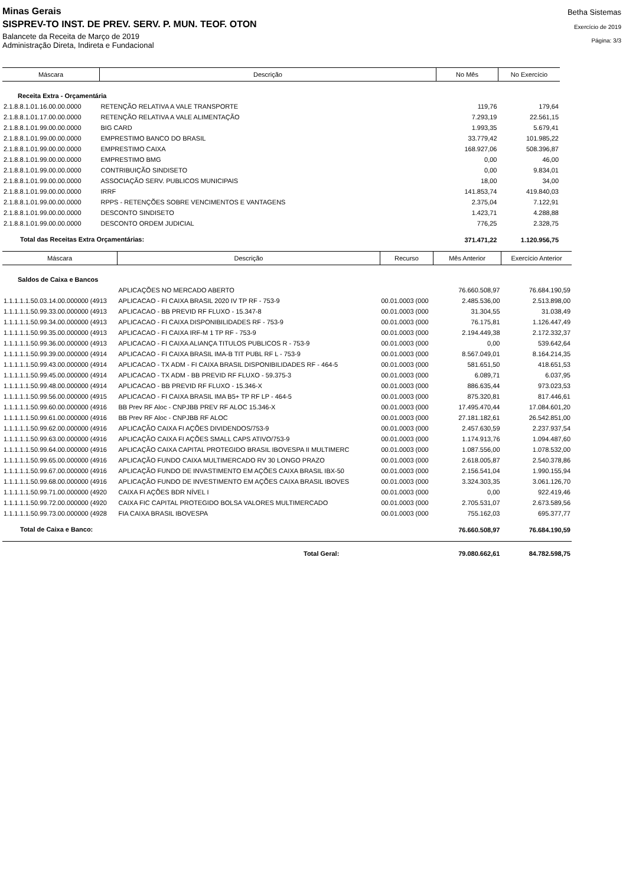Minas Gerais
SISPREV-TO INST. DE PREV. SERV. P. MUN. TEOF. OTON
Balancete da Receita de Março de 2019
Administração Direta, Indireta e Fundacional
Betha Sistemas
Exercício de 2019
Página: 3/3
| Máscara | Descrição | No Mês | No Exercício |
| --- | --- | --- | --- |
| Receita Extra - Orçamentária | | | |
| 2.1.8.8.1.01.16.00.00.0000 | RETENÇÃO RELATIVA A VALE TRANSPORTE | 119,76 | 179,64 |
| 2.1.8.8.1.01.17.00.00.0000 | RETENÇÃO RELATIVA A VALE ALIMENTAÇÃO | 7.293,19 | 22.561,15 |
| 2.1.8.8.1.01.99.00.00.0000 | BIG CARD | 1.993,35 | 5.679,41 |
| 2.1.8.8.1.01.99.00.00.0000 | EMPRESTIMO BANCO DO BRASIL | 33.779,42 | 101.985,22 |
| 2.1.8.8.1.01.99.00.00.0000 | EMPRESTIMO CAIXA | 168.927,06 | 508.396,87 |
| 2.1.8.8.1.01.99.00.00.0000 | EMPRESTIMO BMG | 0,00 | 46,00 |
| 2.1.8.8.1.01.99.00.00.0000 | CONTRIBUIÇÃO SINDISETO | 0,00 | 9.834,01 |
| 2.1.8.8.1.01.99.00.00.0000 | ASSOCIAÇÃO SERV. PUBLICOS MUNICIPAIS | 18,00 | 34,00 |
| 2.1.8.8.1.01.99.00.00.0000 | IRRF | 141.853,74 | 419.840,03 |
| 2.1.8.8.1.01.99.00.00.0000 | RPPS - RETENÇÕES SOBRE VENCIMENTOS E VANTAGENS | 2.375,04 | 7.122,91 |
| 2.1.8.8.1.01.99.00.00.0000 | DESCONTO SINDISETO | 1.423,71 | 4.288,88 |
| 2.1.8.8.1.01.99.00.00.0000 | DESCONTO ORDEM JUDICIAL | 776,25 | 2.328,75 |
| Total das Receitas Extra Orçamentárias: | | 371.471,22 | 1.120.956,75 |
| Máscara | Descrição | Recurso | Mês Anterior | Exercício Anterior |
| --- | --- | --- | --- | --- |
| Saldos de Caixa e Bancos | | | | |
| | APLICAÇÕES NO MERCADO ABERTO | | 76.660.508,97 | 76.684.190,59 |
| 1.1.1.1.1.50.03.14.00.000000 (4913 | APLICACAO - FI CAIXA BRASIL 2020 IV TP RF - 753-9 | 00.01.0003 (000 | 2.485.536,00 | 2.513.898,00 |
| 1.1.1.1.1.50.99.33.00.000000 (4913 | APLICACAO - BB PREVID RF FLUXO - 15.347-8 | 00.01.0003 (000 | 31.304,55 | 31.038,49 |
| 1.1.1.1.1.50.99.34.00.000000 (4913 | APLICACAO - FI CAIXA DISPONIBILIDADES RF - 753-9 | 00.01.0003 (000 | 76.175,81 | 1.126.447,49 |
| 1.1.1.1.1.50.99.35.00.000000 (4913 | APLICACAO - FI CAIXA IRF-M 1 TP RF - 753-9 | 00.01.0003 (000 | 2.194.449,38 | 2.172.332,37 |
| 1.1.1.1.1.50.99.36.00.000000 (4913 | APLICACAO - FI CAIXA ALIANÇA TITULOS PUBLICOS R - 753-9 | 00.01.0003 (000 | 0,00 | 539.642,64 |
| 1.1.1.1.1.50.99.39.00.000000 (4914 | APLICACAO - FI CAIXA BRASIL IMA-B TIT PUBL RF L - 753-9 | 00.01.0003 (000 | 8.567.049,01 | 8.164.214,35 |
| 1.1.1.1.1.50.99.43.00.000000 (4914 | APLICACAO - TX ADM - FI CAIXA BRASIL DISPONIBILIDADES RF - 464-5 | 00.01.0003 (000 | 581.651,50 | 418.651,53 |
| 1.1.1.1.1.50.99.45.00.000000 (4914 | APLICACAO - TX ADM - BB PREVID RF FLUXO - 59.375-3 | 00.01.0003 (000 | 6.089,71 | 6.037,95 |
| 1.1.1.1.1.50.99.48.00.000000 (4914 | APLICACAO - BB PREVID RF FLUXO - 15.346-X | 00.01.0003 (000 | 886.635,44 | 973.023,53 |
| 1.1.1.1.1.50.99.56.00.000000 (4915 | APLICACAO - FI CAIXA BRASIL IMA B5+ TP RF LP - 464-5 | 00.01.0003 (000 | 875.320,81 | 817.446,61 |
| 1.1.1.1.1.50.99.60.00.000000 (4916 | BB Prev RF Aloc - CNPJBB PREV RF ALOC 15.346-X | 00.01.0003 (000 | 17.495.470,44 | 17.084.601,20 |
| 1.1.1.1.1.50.99.61.00.000000 (4916 | BB Prev RF Aloc - CNPJBB RF ALOC | 00.01.0003 (000 | 27.181.182,61 | 26.542.851,00 |
| 1.1.1.1.1.50.99.62.00.000000 (4916 | APLICAÇÃO CAIXA FI AÇÕES DIVIDENDOS/753-9 | 00.01.0003 (000 | 2.457.630,59 | 2.237.937,54 |
| 1.1.1.1.1.50.99.63.00.000000 (4916 | APLICAÇÃO CAIXA FI AÇÕES SMALL CAPS ATIVO/753-9 | 00.01.0003 (000 | 1.174.913,76 | 1.094.487,60 |
| 1.1.1.1.1.50.99.64.00.000000 (4916 | APLICAÇÃO CAIXA CAPITAL PROTEGIDO BRASIL IBOVESPA II MULTIMERC | 00.01.0003 (000 | 1.087.556,00 | 1.078.532,00 |
| 1.1.1.1.1.50.99.65.00.000000 (4916 | APLICAÇÃO FUNDO CAIXA MULTIMERCADO RV 30 LONGO PRAZO | 00.01.0003 (000 | 2.618.005,87 | 2.540.378,86 |
| 1.1.1.1.1.50.99.67.00.000000 (4916 | APLICAÇÃO FUNDO DE INVASTIMENTO EM AÇÕES CAIXA BRASIL IBX-50 | 00.01.0003 (000 | 2.156.541,04 | 1.990.155,94 |
| 1.1.1.1.1.50.99.68.00.000000 (4916 | APLICAÇÃO FUNDO DE INVESTIMENTO EM AÇÕES CAIXA BRASIL IBOVES | 00.01.0003 (000 | 3.324.303,35 | 3.061.126,70 |
| 1.1.1.1.1.50.99.71.00.000000 (4920 | CAIXA FI AÇÕES BDR NÍVEL I | 00.01.0003 (000 | 0,00 | 922.419,46 |
| 1.1.1.1.1.50.99.72.00.000000 (4920 | CAIXA FIC CAPITAL PROTEGIDO BOLSA VALORES MULTIMERCADO | 00.01.0003 (000 | 2.705.531,07 | 2.673.589,56 |
| 1.1.1.1.1.50.99.73.00.000000 (4928 | FIA CAIXA BRASIL IBOVESPA | 00.01.0003 (000 | 755.162,03 | 695.377,77 |
| Total de Caixa e Banco: | | | 76.660.508,97 | 76.684.190,59 |
| Total Geral: | | | 79.080.662,61 | 84.782.598,75 |